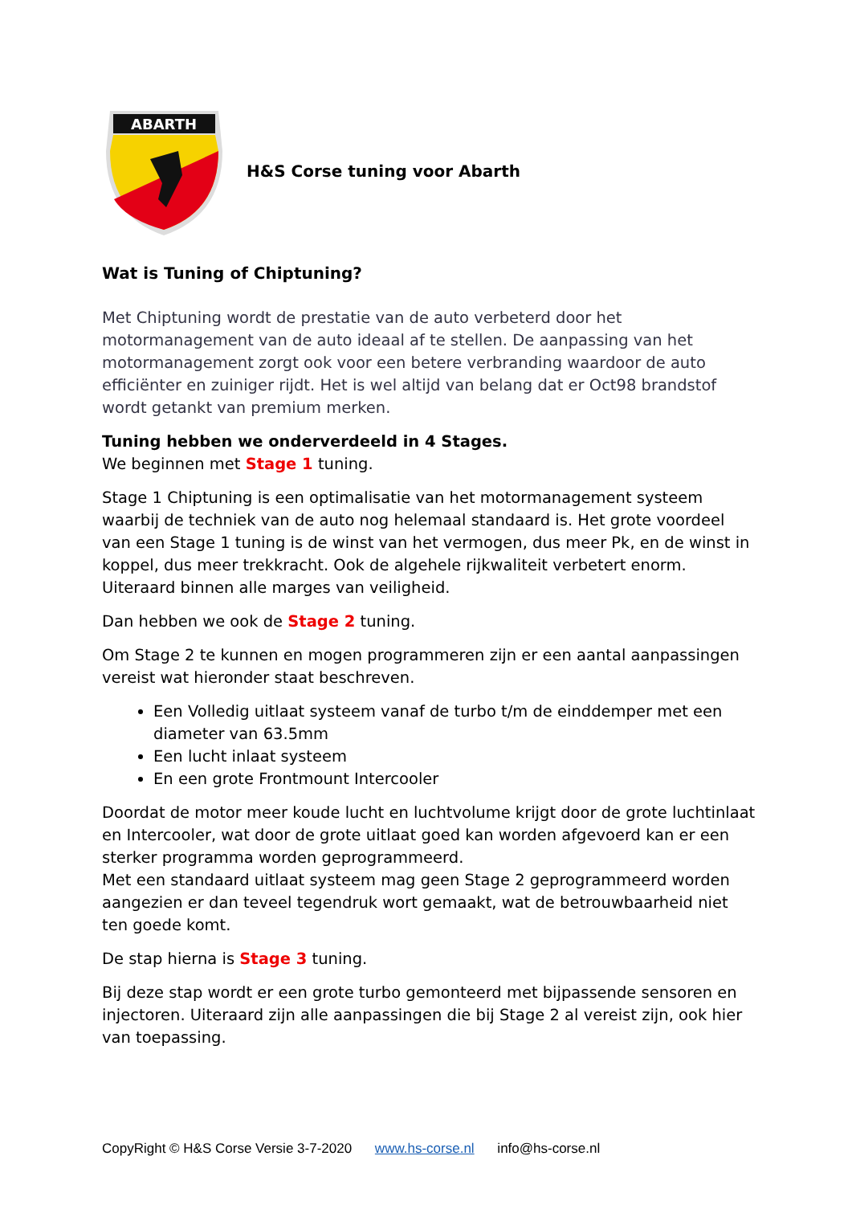ABARTH
H&S Corse tuning voor Abarth
Wat is Tuning of Chiptuning?
Met Chiptuning wordt de prestatie van de auto verbeterd door het motormanagement van de auto ideaal af te stellen. De aanpassing van het motormanagement zorgt ook voor een betere verbranding waardoor de auto efficiënter en zuiniger rijdt. Het is wel altijd van belang dat er Oct98 brandstof wordt getankt van premium merken.
Tuning hebben we onderverdeeld in 4 Stages.
We beginnen met Stage 1 tuning.
Stage 1 Chiptuning is een optimalisatie van het motormanagement systeem waarbij de techniek van de auto nog helemaal standaard is. Het grote voordeel van een Stage 1 tuning is de winst van het vermogen, dus meer Pk, en de winst in koppel, dus meer trekkracht. Ook de algehele rijkwaliteit verbetert enorm. Uiteraard binnen alle marges van veiligheid.
Dan hebben we ook de Stage 2 tuning.
Om Stage 2 te kunnen en mogen programmeren zijn er een aantal aanpassingen vereist wat hieronder staat beschreven.
Een Volledig uitlaat systeem vanaf de turbo t/m de einddemper met een diameter van 63.5mm
Een lucht inlaat systeem
En een grote Frontmount Intercooler
Doordat de motor meer koude lucht en luchtvolume krijgt door de grote luchtinlaat en Intercooler, wat door de grote uitlaat goed kan worden afgevoerd kan er een sterker programma worden geprogrammeerd.
Met een standaard uitlaat systeem mag geen Stage 2 geprogrammeerd worden aangezien er dan teveel tegendruk wort gemaakt, wat de betrouwbaarheid niet ten goede komt.
De stap hierna is Stage 3 tuning.
Bij deze stap wordt er een grote turbo gemonteerd met bijpassende sensoren en injectoren. Uiteraard zijn alle aanpassingen die bij Stage 2 al vereist zijn, ook hier van toepassing.
CopyRight © H&S Corse Versie 3-7-2020 www.hs-corse.nl info@hs-corse.nl